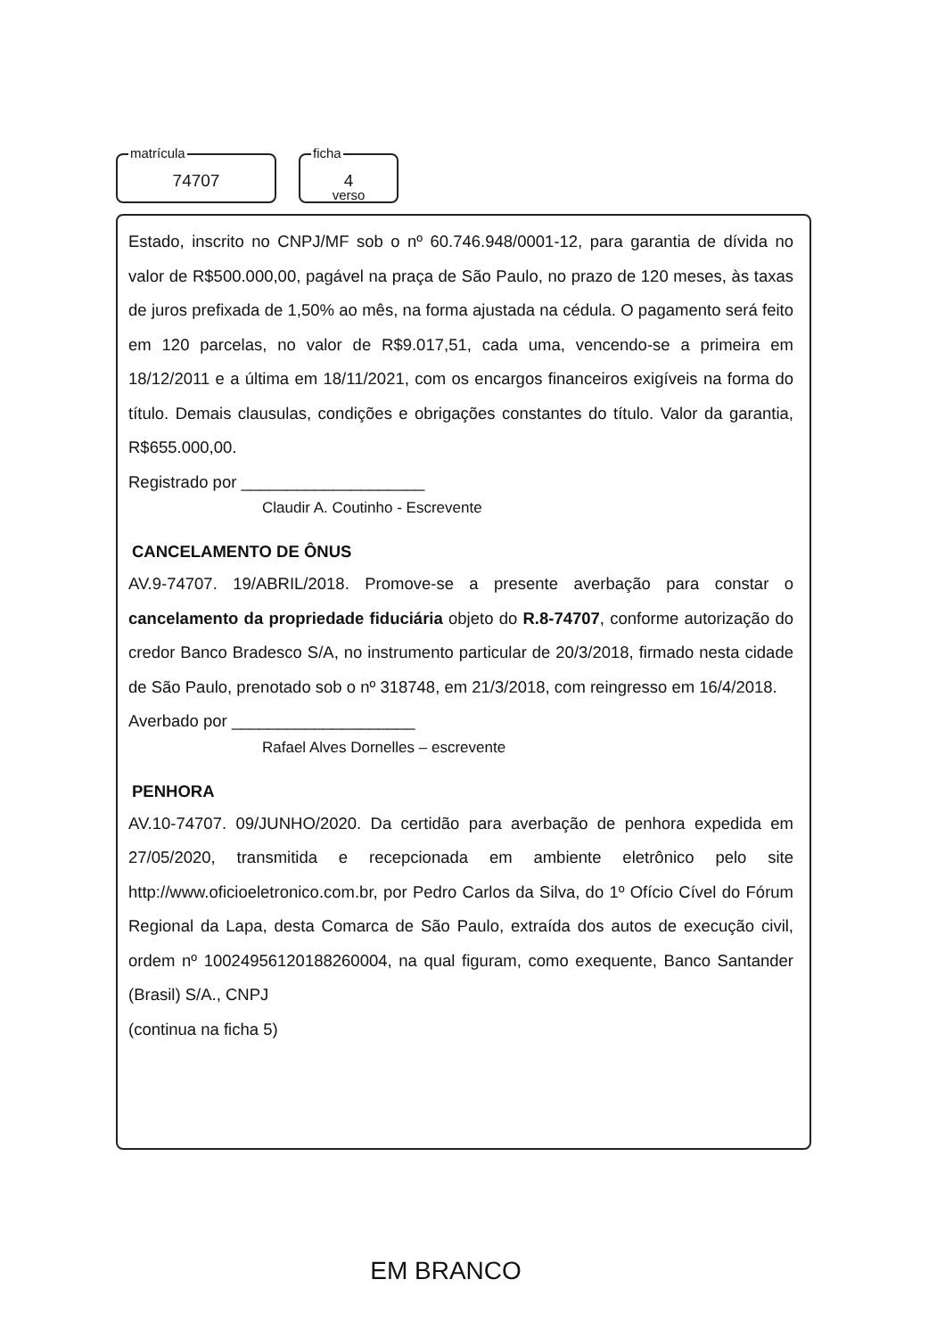matrícula
74707
ficha
4
verso
Estado, inscrito no CNPJ/MF sob o nº 60.746.948/0001-12, para garantia de dívida no valor de R$500.000,00, pagável na praça de São Paulo, no prazo de 120 meses, às taxas de juros prefixada de 1,50% ao mês, na forma ajustada na cédula. O pagamento será feito em 120 parcelas, no valor de R$9.017,51, cada uma, vencendo-se a primeira em 18/12/2011 e a última em 18/11/2021, com os encargos financeiros exigíveis na forma do título. Demais clausulas, condições e obrigações constantes do título. Valor da garantia, R$655.000,00.
Registrado por ____________________
Claudir A. Coutinho - Escrevente
CANCELAMENTO DE ÔNUS
AV.9-74707. 19/ABRIL/2018. Promove-se a presente averbação para constar o cancelamento da propriedade fiduciária objeto do R.8-74707, conforme autorização do credor Banco Bradesco S/A, no instrumento particular de 20/3/2018, firmado nesta cidade de São Paulo, prenotado sob o nº 318748, em 21/3/2018, com reingresso em 16/4/2018.
Averbado por ____________________
Rafael Alves Dornelles – escrevente
PENHORA
AV.10-74707. 09/JUNHO/2020. Da certidão para averbação de penhora expedida em 27/05/2020, transmitida e recepcionada em ambiente eletrônico pelo site http://www.oficioeletronico.com.br, por Pedro Carlos da Silva, do 1º Ofício Cível do Fórum Regional da Lapa, desta Comarca de São Paulo, extraída dos autos de execução civil, ordem nº 10024956120188260004, na qual figuram, como exequente, Banco Santander (Brasil) S/A., CNPJ
(continua na ficha 5)
EM BRANCO